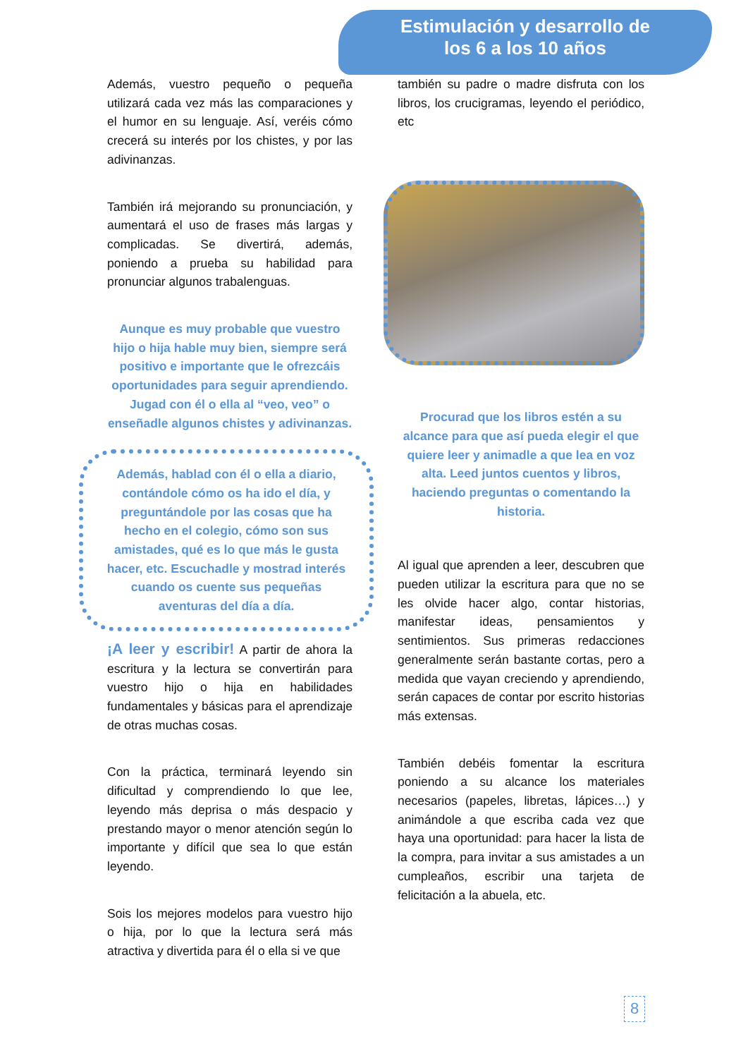Estimulación y desarrollo de
los 6 a los 10 años
Además, vuestro pequeño o pequeña utilizará cada vez más las comparaciones y el humor en su lenguaje. Así, veréis cómo crecerá su interés por los chistes, y por las adivinanzas.
También irá mejorando su pronunciación, y aumentará el uso de frases más largas y complicadas. Se divertirá, además, poniendo a prueba su habilidad para pronunciar algunos trabalenguas.
Aunque es muy probable que vuestro hijo o hija hable muy bien, siempre será positivo e importante que le ofrezcáis oportunidades para seguir aprendiendo. Jugad con él o ella al “veo, veo” o enseñadle algunos chistes y adivinanzas.
Además, hablad con él o ella a diario, contándole cómo os ha ido el día, y preguntándole por las cosas que ha hecho en el colegio, cómo son sus amistades, qué es lo que más le gusta hacer, etc. Escuchadle y mostrad interés cuando os cuente sus pequeñas aventuras del día a día.
¡A leer y escribir! A partir de ahora la escritura y la lectura se convertirán para vuestro hijo o hija en habilidades fundamentales y básicas para el aprendizaje de otras muchas cosas.
Con la práctica, terminará leyendo sin dificultad y comprendiendo lo que lee, leyendo más deprisa o más despacio y prestando mayor o menor atención según lo importante y difícil que sea lo que están leyendo.
Sois los mejores modelos para vuestro hijo o hija, por lo que la lectura será más atractiva y divertida para él o ella si ve que
también su padre o madre disfruta con los libros, los crucigramas, leyendo el periódico, etc
Procurad que los libros estén a su alcance para que así pueda elegir el que quiere leer y animadle a que lea en voz alta. Leed juntos cuentos y libros, haciendo preguntas o comentando la historia.
Al igual que aprenden a leer, descubren que pueden utilizar la escritura para que no se les olvide hacer algo, contar historias, manifestar ideas, pensamientos y sentimientos. Sus primeras redacciones generalmente serán bastante cortas, pero a medida que vayan creciendo y aprendiendo, serán capaces de contar por escrito historias más extensas.
También debéis fomentar la escritura poniendo a su alcance los materiales necesarios (papeles, libretas, lápices…) y animándole a que escriba cada vez que haya una oportunidad: para hacer la lista de la compra, para invitar a sus amistades a un cumpleaños, escribir una tarjeta de felicitación a la abuela, etc.
8